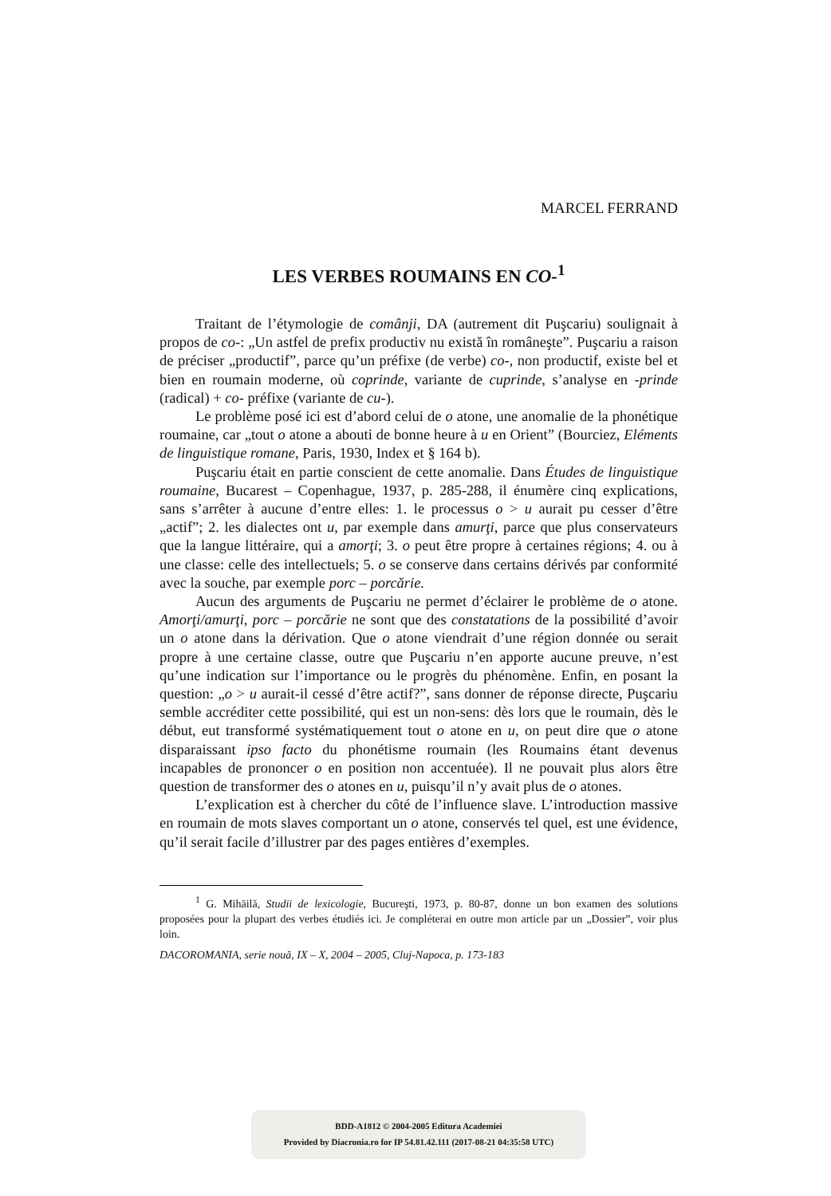MARCEL FERRAND
LES VERBES ROUMAINS EN CO-<sup>1</sup>
Traitant de l’étymologie de comânji, DA (autrement dit Puşcariu) soulignait à propos de co-: „Un astfel de prefix productiv nu există în româneşte”. Puşcariu a raison de préciser „productif”, parce qu’un préfixe (de verbe) co-, non productif, existe bel et bien en roumain moderne, où coprinde, variante de cuprinde, s’analyse en -prinde (radical) + co- préfixe (variante de cu-).
Le problème posé ici est d’abord celui de o atone, une anomalie de la phonétique roumaine, car „tout o atone a abouti de bonne heure à u en Orient” (Bourciez, Eléments de linguistique romane, Paris, 1930, Index et § 164 b).
Puşcariu était en partie conscient de cette anomalie. Dans Études de linguistique roumaine, Bucarest – Copenhague, 1937, p. 285-288, il énumère cinq explications, sans s’arrêter à aucune d’entre elles: 1. le processus o > u aurait pu cesser d’être „actif”; 2. les dialectes ont u, par exemple dans amurţi, parce que plus conservateurs que la langue littéraire, qui a amorţi; 3. o peut être propre à certaines régions; 4. ou à une classe: celle des intellectuels; 5. o se conserve dans certains dérivés par conformité avec la souche, par exemple porc – porcărie.
Aucun des arguments de Puşcariu ne permet d’éclairer le problème de o atone. Amorţi/amurţi, porc – porcărie ne sont que des constatations de la possibilité d’avoir un o atone dans la dérivation. Que o atone viendrait d’une région donnée ou serait propre à une certaine classe, outre que Puşcariu n’en apporte aucune preuve, n’est qu’une indication sur l’importance ou le progrès du phénomène. Enfin, en posant la question: „o > u aurait-il cessé d’être actif?”, sans donner de réponse directe, Puşcariu semble accréditer cette possibilité, qui est un non-sens: dès lors que le roumain, dès le début, eut transformé systématiquement tout o atone en u, on peut dire que o atone disparaissant ipso facto du phonétisme roumain (les Roumains étant devenus incapables de prononcer o en position non accentuée). Il ne pouvait plus alors être question de transformer des o atones en u, puisqu’il n’y avait plus de o atones.
L’explication est à chercher du côté de l’influence slave. L’introduction massive en roumain de mots slaves comportant un o atone, conservés tel quel, est une évidence, qu’il serait facile d’illustrer par des pages entières d’exemples.
<sup>1</sup> G. Mihăilă, Studii de lexicologie, Bucureşti, 1973, p. 80-87, donne un bon examen des solutions proposées pour la plupart des verbes étudiés ici. Je compléterai en outre mon article par un „Dossier”, voir plus loin.
DACOROMANIA, serie nouă, IX – X, 2004 – 2005, Cluj-Napoca, p. 173-183
BDD-A1812 © 2004-2005 Editura Academiei
Provided by Diacronia.ro for IP 54.81.42.111 (2017-08-21 04:35:58 UTC)